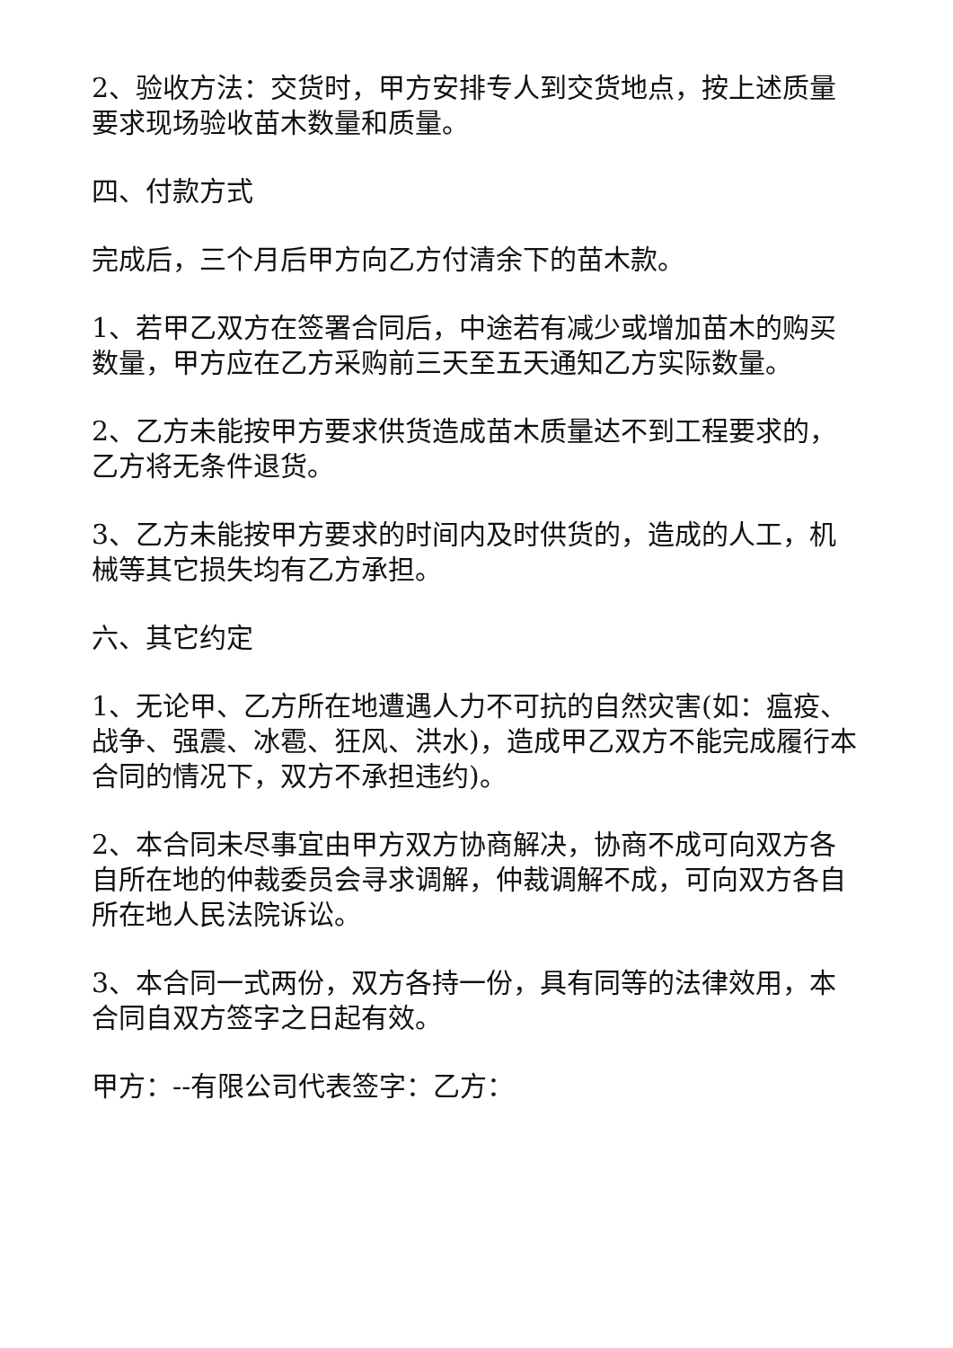2、验收方法：交货时，甲方安排专人到交货地点，按上述质量要求现场验收苗木数量和质量。
四、付款方式
完成后，三个月后甲方向乙方付清余下的苗木款。
1、若甲乙双方在签署合同后，中途若有减少或增加苗木的购买数量，甲方应在乙方采购前三天至五天通知乙方实际数量。
2、乙方未能按甲方要求供货造成苗木质量达不到工程要求的，乙方将无条件退货。
3、乙方未能按甲方要求的时间内及时供货的，造成的人工，机械等其它损失均有乙方承担。
六、其它约定
1、无论甲、乙方所在地遭遇人力不可抗的自然灾害(如：瘟疫、战争、强震、冰雹、狂风、洪水)，造成甲乙双方不能完成履行本合同的情况下，双方不承担违约)。
2、本合同未尽事宜由甲方双方协商解决，协商不成可向双方各自所在地的仲裁委员会寻求调解，仲裁调解不成，可向双方各自所在地人民法院诉讼。
3、本合同一式两份，双方各持一份，具有同等的法律效用，本合同自双方签字之日起有效。
甲方：--有限公司代表签字：乙方：